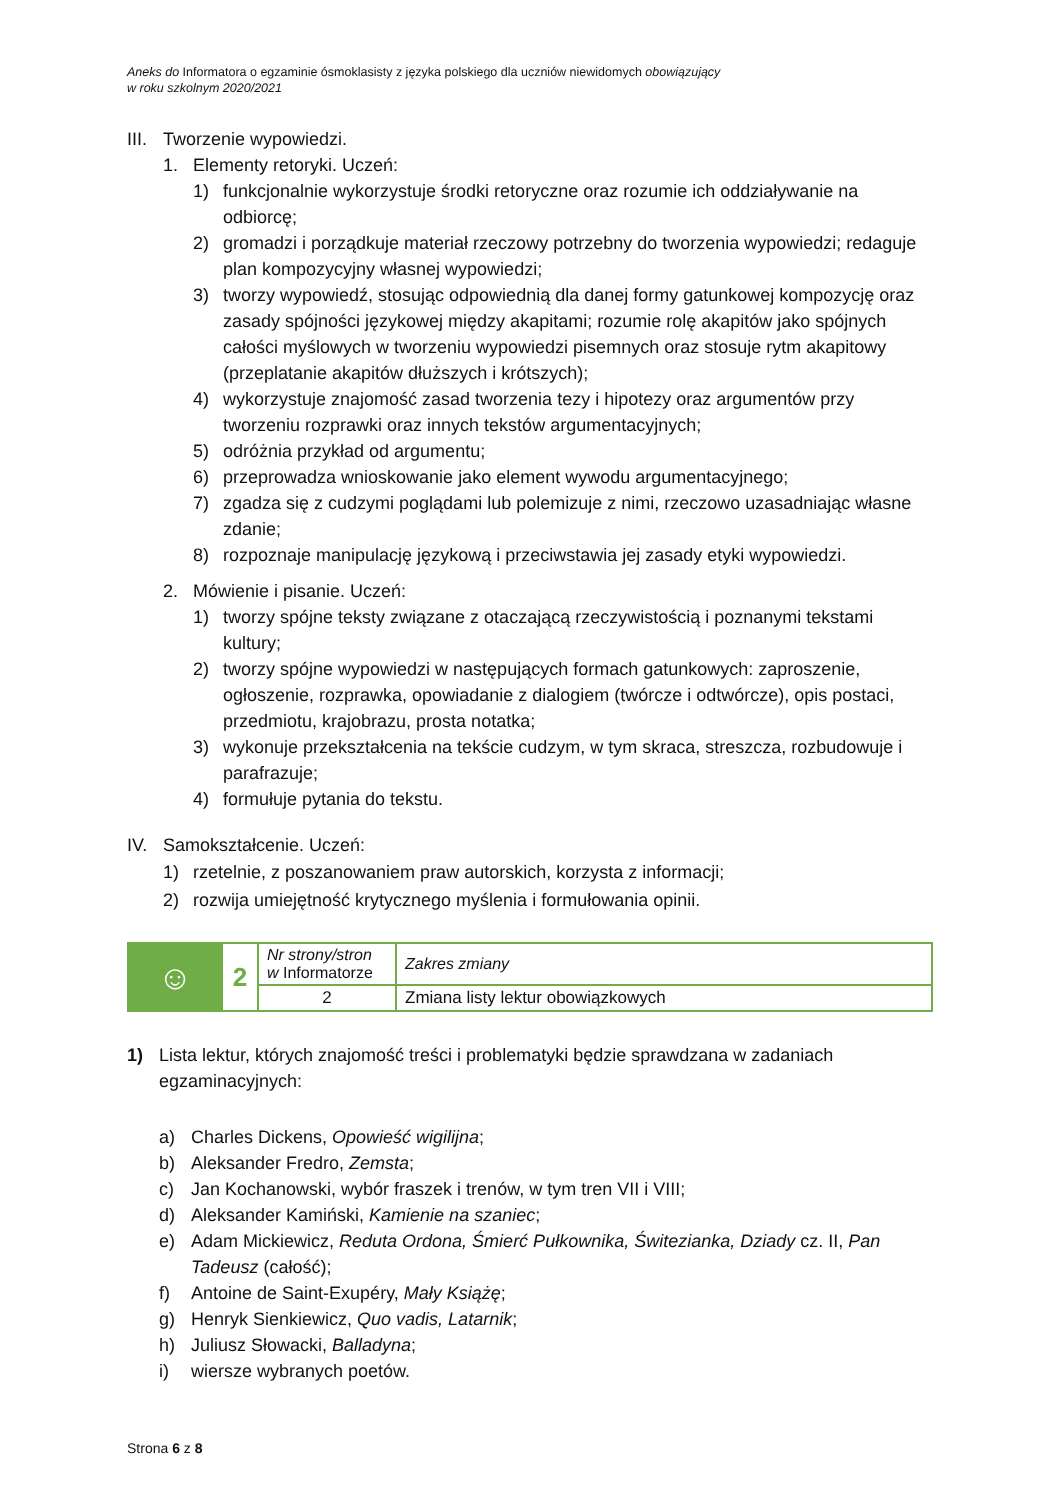Aneks do Informatora o egzaminie ósmoklasisty z języka polskiego dla uczniów niewidomych obowiązujący
w roku szkolnym 2020/2021
III. Tworzenie wypowiedzi.
1. Elementy retoryki. Uczeń:
1) funkcjonalnie wykorzystuje środki retoryczne oraz rozumie ich oddziaływanie na odbiorcę;
2) gromadzi i porządkuje materiał rzeczowy potrzebny do tworzenia wypowiedzi; redaguje plan kompozycyjny własnej wypowiedzi;
3) tworzy wypowiedź, stosując odpowiednią dla danej formy gatunkowej kompozycję oraz zasady spójności językowej między akapitami; rozumie rolę akapitów jako spójnych całości myślowych w tworzeniu wypowiedzi pisemnych oraz stosuje rytm akapitowy (przeplatanie akapitów dłuższych i krótszych);
4) wykorzystuje znajomość zasad tworzenia tezy i hipotezy oraz argumentów przy tworzeniu rozprawki oraz innych tekstów argumentacyjnych;
5) odróżnia przykład od argumentu;
6) przeprowadza wnioskowanie jako element wywodu argumentacyjnego;
7) zgadza się z cudzymi poglądami lub polemizuje z nimi, rzeczowo uzasadniając własne zdanie;
8) rozpoznaje manipulację językową i przeciwstawia jej zasady etyki wypowiedzi.
2. Mówienie i pisanie. Uczeń:
1) tworzy spójne teksty związane z otaczającą rzeczywistością i poznanymi tekstami kultury;
2) tworzy spójne wypowiedzi w następujących formach gatunkowych: zaproszenie, ogłoszenie, rozprawka, opowiadanie z dialogiem (twórcze i odtwórcze), opis postaci, przedmiotu, krajobrazu, prosta notatka;
3) wykonuje przekształcenia na tekście cudzym, w tym skraca, streszcza, rozbudowuje i parafrazuje;
4) formułuje pytania do tekstu.
IV. Samokształcenie. Uczeń:
1) rzetelnie, z poszanowaniem praw autorskich, korzysta z informacji;
2) rozwija umiejętność krytycznego myślenia i formułowania opinii.
| ☺ | 2 | Nr strony/stron w Informatorze | Zakres zmiany |
| | | 2 | Zmiana listy lektur obowiązkowych |
1) Lista lektur, których znajomość treści i problematyki będzie sprawdzana w zadaniach egzaminacyjnych:
a) Charles Dickens, Opowieść wigilijna;
b) Aleksander Fredro, Zemsta;
c) Jan Kochanowski, wybór fraszek i trenów, w tym tren VII i VIII;
d) Aleksander Kamiński, Kamienie na szaniec;
e) Adam Mickiewicz, Reduta Ordona, Śmierć Pułkownika, Świtezianka, Dziady cz. II, Pan Tadeusz (całość);
f) Antoine de Saint-Exupéry, Mały Książę;
g) Henryk Sienkiewicz, Quo vadis, Latarnik;
h) Juliusz Słowacki, Balladyna;
i) wiersze wybranych poetów.
Strona 6 z 8